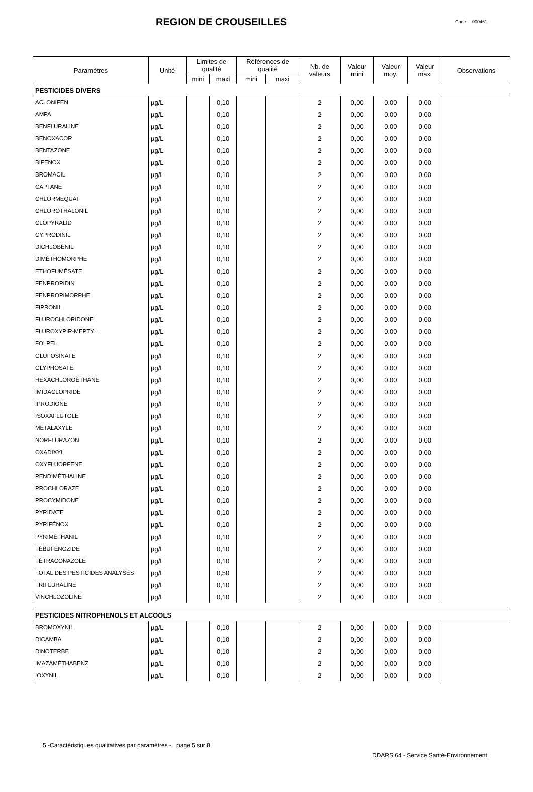REGION DE CROUSEILLES
Code : 000461
| Paramètres | Unité | Limites de qualité | | Références de qualité | | Nb. de valeurs | Valeur mini | Valeur moy. | Valeur maxi | Observations |
| --- | --- | --- | --- | --- | --- | --- | --- | --- | --- | --- |
| | | mini | maxi | mini | maxi | | | | | |
| PESTICIDES DIVERS | | | | | | | | | | |
| ACLONIFEN | µg/L | | 0,10 | | | 2 | 0,00 | 0,00 | 0,00 | |
| AMPA | µg/L | | 0,10 | | | 2 | 0,00 | 0,00 | 0,00 | |
| BENFLURALINE | µg/L | | 0,10 | | | 2 | 0,00 | 0,00 | 0,00 | |
| BENOXACOR | µg/L | | 0,10 | | | 2 | 0,00 | 0,00 | 0,00 | |
| BENTAZONE | µg/L | | 0,10 | | | 2 | 0,00 | 0,00 | 0,00 | |
| BIFENOX | µg/L | | 0,10 | | | 2 | 0,00 | 0,00 | 0,00 | |
| BROMACIL | µg/L | | 0,10 | | | 2 | 0,00 | 0,00 | 0,00 | |
| CAPTANE | µg/L | | 0,10 | | | 2 | 0,00 | 0,00 | 0,00 | |
| CHLORMEQUAT | µg/L | | 0,10 | | | 2 | 0,00 | 0,00 | 0,00 | |
| CHLOROTHALONIL | µg/L | | 0,10 | | | 2 | 0,00 | 0,00 | 0,00 | |
| CLOPYRALID | µg/L | | 0,10 | | | 2 | 0,00 | 0,00 | 0,00 | |
| CYPRODINIL | µg/L | | 0,10 | | | 2 | 0,00 | 0,00 | 0,00 | |
| DICHLOBÉNIL | µg/L | | 0,10 | | | 2 | 0,00 | 0,00 | 0,00 | |
| DIMÉTHOMORPHE | µg/L | | 0,10 | | | 2 | 0,00 | 0,00 | 0,00 | |
| ETHOFUMÉSATE | µg/L | | 0,10 | | | 2 | 0,00 | 0,00 | 0,00 | |
| FENPROPIDIN | µg/L | | 0,10 | | | 2 | 0,00 | 0,00 | 0,00 | |
| FENPROPIMORPHE | µg/L | | 0,10 | | | 2 | 0,00 | 0,00 | 0,00 | |
| FIPRONIL | µg/L | | 0,10 | | | 2 | 0,00 | 0,00 | 0,00 | |
| FLUROCHLORIDONE | µg/L | | 0,10 | | | 2 | 0,00 | 0,00 | 0,00 | |
| FLUROXYPIR-MEPTYL | µg/L | | 0,10 | | | 2 | 0,00 | 0,00 | 0,00 | |
| FOLPEL | µg/L | | 0,10 | | | 2 | 0,00 | 0,00 | 0,00 | |
| GLUFOSINATE | µg/L | | 0,10 | | | 2 | 0,00 | 0,00 | 0,00 | |
| GLYPHOSATE | µg/L | | 0,10 | | | 2 | 0,00 | 0,00 | 0,00 | |
| HEXACHLOROÉTHANE | µg/L | | 0,10 | | | 2 | 0,00 | 0,00 | 0,00 | |
| IMIDACLOPRIDE | µg/L | | 0,10 | | | 2 | 0,00 | 0,00 | 0,00 | |
| IPRODIONE | µg/L | | 0,10 | | | 2 | 0,00 | 0,00 | 0,00 | |
| ISOXAFLUTOLE | µg/L | | 0,10 | | | 2 | 0,00 | 0,00 | 0,00 | |
| MÉTALAXYLE | µg/L | | 0,10 | | | 2 | 0,00 | 0,00 | 0,00 | |
| NORFLURAZON | µg/L | | 0,10 | | | 2 | 0,00 | 0,00 | 0,00 | |
| OXADIXYL | µg/L | | 0,10 | | | 2 | 0,00 | 0,00 | 0,00 | |
| OXYFLUORFENE | µg/L | | 0,10 | | | 2 | 0,00 | 0,00 | 0,00 | |
| PENDIMÉTHALINE | µg/L | | 0,10 | | | 2 | 0,00 | 0,00 | 0,00 | |
| PROCHLORAZE | µg/L | | 0,10 | | | 2 | 0,00 | 0,00 | 0,00 | |
| PROCYMIDONE | µg/L | | 0,10 | | | 2 | 0,00 | 0,00 | 0,00 | |
| PYRIDATE | µg/L | | 0,10 | | | 2 | 0,00 | 0,00 | 0,00 | |
| PYRIFÉNOX | µg/L | | 0,10 | | | 2 | 0,00 | 0,00 | 0,00 | |
| PYRIMÉTHANIL | µg/L | | 0,10 | | | 2 | 0,00 | 0,00 | 0,00 | |
| TÉBUFÉNOZIDE | µg/L | | 0,10 | | | 2 | 0,00 | 0,00 | 0,00 | |
| TÉTRACONAZOLE | µg/L | | 0,10 | | | 2 | 0,00 | 0,00 | 0,00 | |
| TOTAL DES PESTICIDES ANALYSÉS | µg/L | | 0,50 | | | 2 | 0,00 | 0,00 | 0,00 | |
| TRIFLURALINE | µg/L | | 0,10 | | | 2 | 0,00 | 0,00 | 0,00 | |
| VINCHLOZOLINE | µg/L | | 0,10 | | | 2 | 0,00 | 0,00 | 0,00 | |
| PESTICIDES NITROPHENOLS ET ALCOOLS | | | | | | | | | | |
| BROMOXYNIL | µg/L | | 0,10 | | | 2 | 0,00 | 0,00 | 0,00 | |
| DICAMBA | µg/L | | 0,10 | | | 2 | 0,00 | 0,00 | 0,00 | |
| DINOTERBE | µg/L | | 0,10 | | | 2 | 0,00 | 0,00 | 0,00 | |
| IMAZAMÉTHABENZ | µg/L | | 0,10 | | | 2 | 0,00 | 0,00 | 0,00 | |
| IOXYNIL | µg/L | | 0,10 | | | 2 | 0,00 | 0,00 | 0,00 | |
5 -Caractéristiques qualitatives par paramètres - page 5 sur 8
DDARS.64 - Service Santé-Environnement